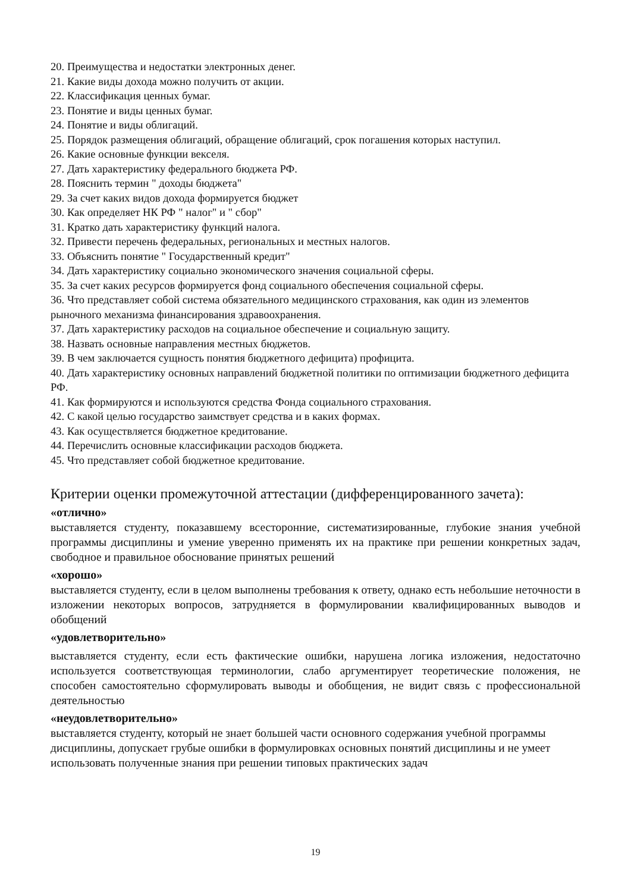20. Преимущества и недостатки электронных денег.
21. Какие виды дохода можно получить от акции.
22. Классификация ценных бумаг.
23. Понятие и виды ценных бумаг.
24. Понятие и виды облигаций.
25. Порядок размещения облигаций, обращение облигаций, срок погашения которых наступил.
26. Какие основные функции векселя.
27. Дать характеристику федерального бюджета РФ.
28. Пояснить термин " доходы бюджета"
29. За счет каких видов дохода формируется бюджет
30. Как определяет НК РФ " налог" и " сбор"
31. Кратко дать характеристику функций налога.
32. Привести перечень федеральных, региональных и местных налогов.
33. Объяснить понятие " Государственный кредит"
34. Дать характеристику социально экономического значения социальной сферы.
35. За счет каких ресурсов формируется фонд социального обеспечения социальной сферы.
36. Что представляет собой система обязательного медицинского страхования, как один из элементов рыночного механизма финансирования здравоохранения.
37. Дать характеристику расходов на социальное обеспечение и социальную защиту.
38. Назвать основные направления местных бюджетов.
39. В чем заключается сущность понятия бюджетного дефицита) профицита.
40. Дать характеристику основных направлений бюджетной политики по оптимизации бюджетного дефицита РФ.
41. Как формируются и используются средства Фонда социального страхования.
42. С какой целью государство заимствует средства и в каких формах.
43. Как осуществляется бюджетное кредитование.
44. Перечислить основные классификации расходов бюджета.
45. Что представляет собой бюджетное кредитование.
Критерии оценки промежуточной аттестации (дифференцированного зачета):
«отлично»
выставляется студенту, показавшему всесторонние, систематизированные, глубокие знания учебной программы дисциплины и умение уверенно применять их на практике при решении конкретных задач, свободное и правильное обоснование принятых решений
«хорошо»
выставляется студенту, если в целом выполнены требования к ответу, однако есть небольшие неточности в изложении некоторых вопросов, затрудняется в формулировании квалифицированных выводов и обобщений
«удовлетворительно»
выставляется студенту, если есть фактические ошибки, нарушена логика изложения, недостаточно используется соответствующая терминологии, слабо аргументирует теоретические положения, не способен самостоятельно сформулировать выводы и обобщения, не видит связь с профессиональной деятельностью
«неудовлетворительно»
выставляется студенту, который не знает большей части основного содержания учебной программы дисциплины, допускает грубые ошибки в формулировках основных понятий дисциплины и не умеет использовать полученные знания при решении типовых практических задач
19